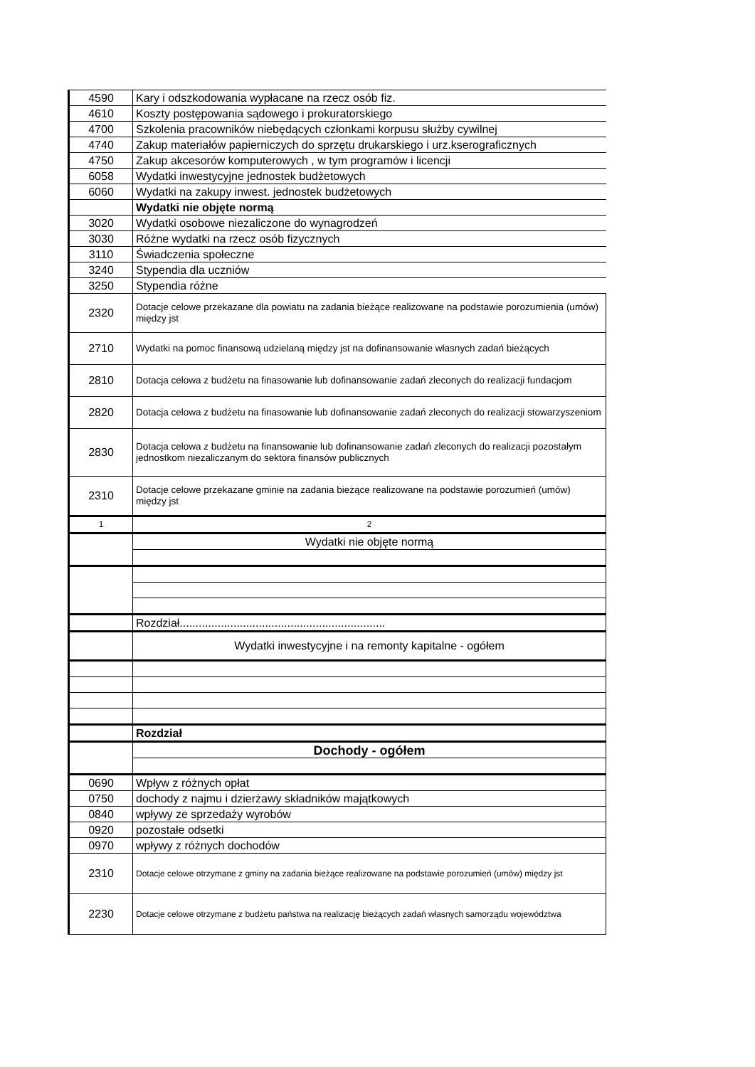| 4590 | Kary i odszkodowania wypłacane na rzecz osób fiz. |
| 4610 | Koszty postępowania sądowego i prokuratorskiego |
| 4700 | Szkolenia pracowników niebędących członkami korpusu służby cywilnej |
| 4740 | Zakup materiałów papierniczych do sprzętu drukarskiego i urz.kserograficznych |
| 4750 | Zakup akcesorów komputerowych , w tym programów i licencji |
| 6058 | Wydatki inwestycyjne jednostek budżetowych |
| 6060 | Wydatki na zakupy inwest. jednostek budżetowych |
| | Wydatki nie objęte normą |
| 3020 | Wydatki osobowe niezaliczone do wynagrodzeń |
| 3030 | Różne wydatki na rzecz osób fizycznych |
| 3110 | Świadczenia społeczne |
| 3240 | Stypendia dla uczniów |
| 3250 | Stypendia różne |
| 2320 | Dotacje celowe przekazane dla powiatu na zadania bieżące realizowane na podstawie porozumienia (umów) między jst |
| 2710 | Wydatki na pomoc finansową udzielaną między jst na dofinansowanie własnych zadań bieżących |
| 2810 | Dotacja celowa z budżetu na finasowanie lub dofinansowanie zadań zleconych do realizacji fundacjom |
| 2820 | Dotacja celowa z budżetu na finasowanie lub dofinansowanie zadań zleconych do realizacji stowarzyszeniom |
| 2830 | Dotacja celowa z budżetu na finansowanie lub dofinansowanie zadań zleconych do realizacji pozostałym jednostkom niezaliczanym do sektora finansów publicznych |
| 2310 | Dotacje celowe przekazane gminie na zadania bieżące realizowane na podstawie porozumień (umów) między jst |
| 1 | 2 |
| | Wydatki nie objęte normą |
| | Rozdział................................................................. |
| | Wydatki inwestycyjne i na remonty kapitalne - ogółem |
| | Rozdział |
| | Dochody - ogółem |
| 0690 | Wpływ z różnych opłat |
| 0750 | dochody z najmu i dzierżawy składników majątkowych |
| 0840 | wpływy ze sprzedaży wyrobów |
| 0920 | pozostałe odsetki |
| 0970 | wpływy z różnych dochodów |
| 2310 | Dotacje celowe otrzymane z gminy na zadania bieżące realizowane na podstawie porozumień (umów) między jst |
| 2230 | Dotacje celowe otrzymane z budżetu państwa na realizację bieżących zadań własnych samorządu województwa |